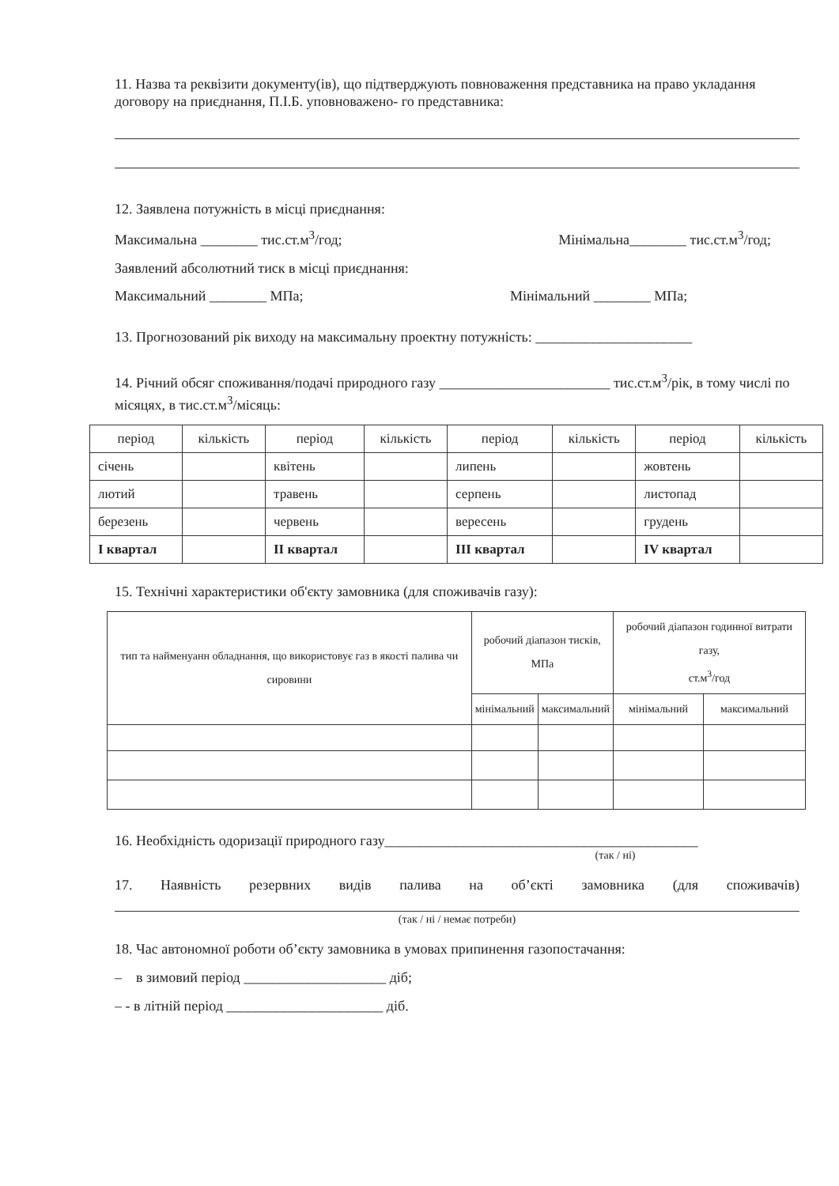11. Назва та реквізити документу(ів), що підтверджують повноваження представника на право укладання договору на приєднання, П.І.Б. уповноважено- го представника:
12. Заявлена потужність в місці приєднання:
Максимальна ________ тис.ст.м<sup>3</sup>/год; Мінімальна________ тис.ст.м<sup>3</sup>/год;
Заявлений абсолютний тиск в місці приєднання:
Максимальний ________ МПа; Мінімальний ________ МПа;
13. Прогнозований рік виходу на максимальну проектну потужність: ______________________
14. Річний обсяг споживання/подачі природного газу ________________________ тис.ст.м<sup>3</sup>/рік, в тому числі по місяцях, в тис.ст.м<sup>3</sup>/місяць:
| період | кількість | період | кількість | період | кількість | період | кількість |
| --- | --- | --- | --- | --- | --- | --- | --- |
| січень | | квітень | | липень | | жовтень | |
| лютий | | травень | | серпень | | листопад | |
| березень | | червень | | вересень | | грудень | |
| I квартал | | II квартал | | III квартал | | IV квартал | |
15. Технічні характеристики об'єкту замовника (для споживачів газу):
| тип та найменуанн обладнання, що використовує газ в якості палива чи сировини | робочий діапазон тисків, МПа | | робочий діапазон годинної витрати газу, ст.м<sup>3</sup>/год | |
| --- | --- | --- | --- | --- |
| | мінімальний | максимальний | мінімальний | максимальний |
16. Необхідність одоризації природного газу____________________________________________
(так / ні)
17. Наявність резервних видів палива на об’єкті замовника (для споживачів)
(так / ні / немає потреби)
18. Час автономної роботи об’єкту замовника в умовах припинення газопостачання:
– в зимовий період ____________________ діб;
– - в літній період ______________________ діб.